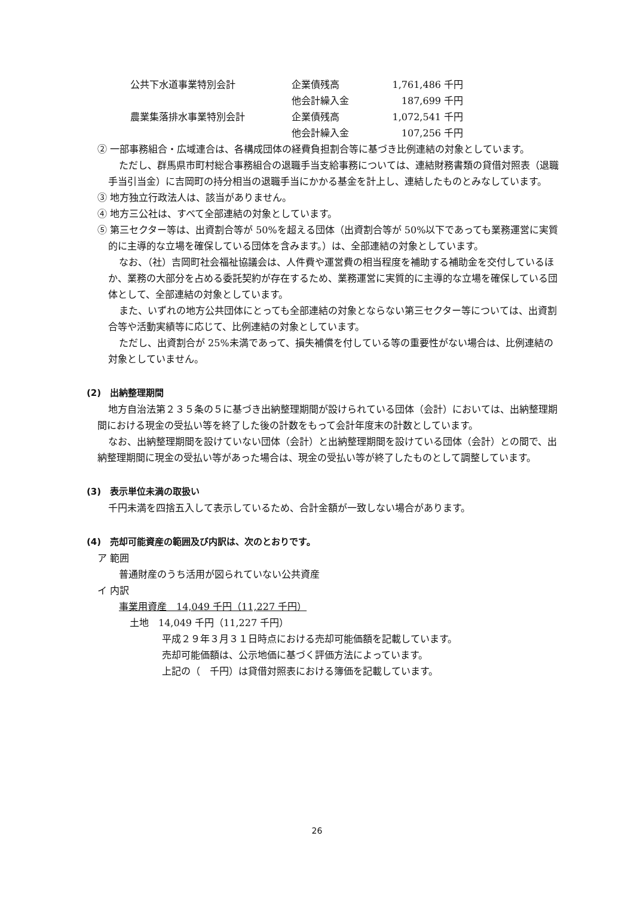| 公共下水道事業特別会計 | 企業債残高 | 1,761,486 | 千円 |
| | 他会計繰入金 | 187,699 | 千円 |
| 農業集落排水事業特別会計 | 企業債残高 | 1,072,541 | 千円 |
| | 他会計繰入金 | 107,256 | 千円 |
② 一部事務組合・広域連合は、各構成団体の経費負担割合等に基づき比例連結の対象としています。
ただし、群馬県市町村総合事務組合の退職手当支給事務については、連結財務書類の貸借対照表（退職手当引当金）に吉岡町の持分相当の退職手当にかかる基金を計上し、連結したものとみなしています。
③ 地方独立行政法人は、該当がありません。
④ 地方三公社は、すべて全部連結の対象としています。
⑤ 第三セクター等は、出資割合等が 50%を超える団体（出資割合等が 50%以下であっても業務運営に実質的に主導的な立場を確保している団体を含みます。）は、全部連結の対象としています。
なお、（社）吉岡町社会福祉協議会は、人件費や運営費の相当程度を補助する補助金を交付しているほか、業務の大部分を占める委託契約が存在するため、業務運営に実質的に主導的な立場を確保している団体として、全部連結の対象としています。
また、いずれの地方公共団体にとっても全部連結の対象とならない第三セクター等については、出資割合等や活動実績等に応じて、比例連結の対象としています。
ただし、出資割合が 25%未満であって、損失補償を付している等の重要性がない場合は、比例連結の対象としていません。
(2)　出納整理期間
地方自治法第２３５条の５に基づき出納整理期間が設けられている団体（会計）においては、出納整理期間における現金の受払い等を終了した後の計数をもって会計年度末の計数としています。
なお、出納整理期間を設けていない団体（会計）と出納整理期間を設けている団体（会計）との間で、出納整理期間に現金の受払い等があった場合は、現金の受払い等が終了したものとして調整しています。
(3)　表示単位未満の取扱い
千円未満を四捨五入して表示しているため、合計金額が一致しない場合があります。
(4)　売却可能資産の範囲及び内訳は、次のとおりです。
ア 範囲
普通財産のうち活用が図られていない公共資産
イ 内訳
事業用資産　14,049 千円（11,227 千円）
土地　14,049 千円（11,227 千円）
平成２９年３月３１日時点における売却可能価額を記載しています。
売却可能価額は、公示地価に基づく評価方法によっています。
上記の（　千円）は貸借対照表における簿価を記載しています。
26